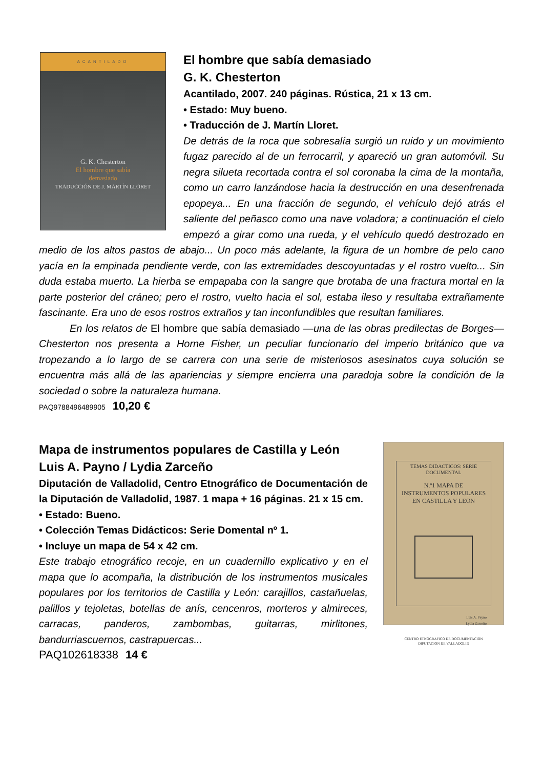ACANTILADO
G. K. Chesterton
El hombre que sabía
demasiado
TRADUCCIÓN DE J. MARTÍN LLORET
El hombre que sabía demasiado
G. K. Chesterton
Acantilado, 2007. 240 páginas. Rústica, 21 x 13 cm.
• Estado: Muy bueno.
• Traducción de J. Martín Lloret.
De detrás de la roca que sobresalía surgió un ruido y un movimiento fugaz parecido al de un ferrocarril, y apareció un gran automóvil. Su negra silueta recortada contra el sol coronaba la cima de la montaña, como un carro lanzándose hacia la destrucción en una desenfrenada epopeya... En una fracción de segundo, el vehículo dejó atrás el saliente del peñasco como una nave voladora; a continuación el cielo empezó a girar como una rueda, y el vehículo quedó destrozado en medio de los altos pastos de abajo... Un poco más adelante, la figura de un hombre de pelo cano yacía en la empinada pendiente verde, con las extremidades descoyuntadas y el rostro vuelto... Sin duda estaba muerto. La hierba se empapaba con la sangre que brotaba de una fractura mortal en la parte posterior del cráneo; pero el rostro, vuelto hacia el sol, estaba ileso y resultaba extrañamente fascinante. Era uno de esos rostros extraños y tan inconfundibles que resultan familiares.
En los relatos de El hombre que sabía demasiado —una de las obras predilectas de Borges— Chesterton nos presenta a Horne Fisher, un peculiar funcionario del imperio británico que va tropezando a lo largo de se carrera con una serie de misteriosos asesinatos cuya solución se encuentra más allá de las apariencias y siempre encierra una paradoja sobre la condición de la sociedad o sobre la naturaleza humana.
PAQ9788496489905 10,20 €
TEMAS DIDACTICOS: SERIE DOCUMENTAL
N.º1 MAPA DE
INSTRUMENTOS POPULARES
EN CASTILLA Y LEON
Luis A. Payno
Lydia Zarceño
CENTRO ETNOGRAFICO DE DOCUMENTACION
DIPUTACION DE VALLADOLID
Mapa de instrumentos populares de Castilla y León
Luis A. Payno / Lydia Zarceño
Diputación de Valladolid, Centro Etnográfico de Documentación de la Diputación de Valladolid, 1987. 1 mapa + 16 páginas. 21 x 15 cm.
• Estado: Bueno.
• Colección Temas Didácticos: Serie Domental nº 1.
• Incluye un mapa de 54 x 42 cm.
Este trabajo etnográfico recoje, en un cuadernillo explicativo y en el mapa que lo acompaña, la distribución de los instrumentos musicales populares por los territorios de Castilla y León: carajillos, castañuelas, palillos y tejoletas, botellas de anís, cencenros, morteros y almireces, carracas, panderos, zambombas, guitarras, mirlitones, bandurriascuernos, castrapuercas...
PAQ102618338 14 €